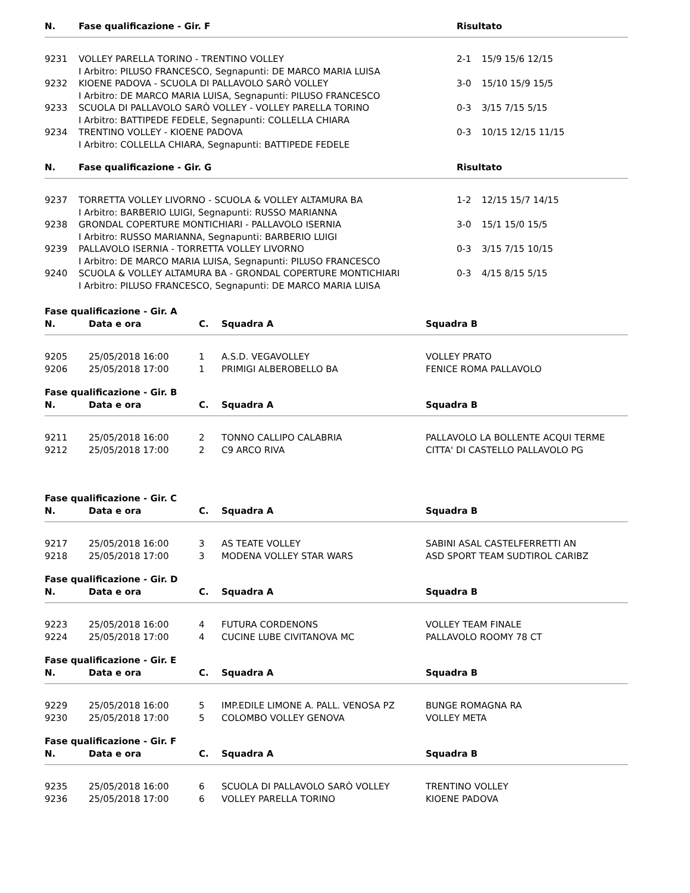| N. | Fase qualificazione - Gir. F | Risultato | |
| --- | --- | --- | --- |
| 9231 | VOLLEY PARELLA TORINO - TRENTINO VOLLEY I Arbitro: PILUSO FRANCESCO, Segnapunti: DE MARCO MARIA LUISA | 2-1 | 15/9 15/6 12/15 |
| 9232 | KIOENE PADOVA - SCUOLA DI PALLAVOLO SARÒ VOLLEY I Arbitro: DE MARCO MARIA LUISA, Segnapunti: PILUSO FRANCESCO | 3-0 | 15/10 15/9 15/5 |
| 9233 | SCUOLA DI PALLAVOLO SARÒ VOLLEY - VOLLEY PARELLA TORINO I Arbitro: BATTIPEDE FEDELE, Segnapunti: COLLELLA CHIARA | 0-3 | 3/15 7/15 5/15 |
| 9234 | TRENTINO VOLLEY - KIOENE PADOVA I Arbitro: COLLELLA CHIARA, Segnapunti: BATTIPEDE FEDELE | 0-3 | 10/15 12/15 11/15 |
| N. | Fase qualificazione - Gir. G | Risultato | |
| 9237 | TORRETTA VOLLEY LIVORNO - SCUOLA & VOLLEY ALTAMURA BA I Arbitro: BARBERIO LUIGI, Segnapunti: RUSSO MARIANNA | 1-2 | 12/15 15/7 14/15 |
| 9238 | GRONDAL COPERTURE MONTICHIARI - PALLAVOLO ISERNIA I Arbitro: RUSSO MARIANNA, Segnapunti: BARBERIO LUIGI | 3-0 | 15/1 15/0 15/5 |
| 9239 | PALLAVOLO ISERNIA - TORRETTA VOLLEY LIVORNO I Arbitro: DE MARCO MARIA LUISA, Segnapunti: PILUSO FRANCESCO | 0-3 | 3/15 7/15 10/15 |
| 9240 | SCUOLA & VOLLEY ALTAMURA BA - GRONDAL COPERTURE MONTICHIARI I Arbitro: PILUSO FRANCESCO, Segnapunti: DE MARCO MARIA LUISA | 0-3 | 4/15 8/15 5/15 |
Fase qualificazione - Gir. A
| N. | Data e ora | C. | Squadra A | Squadra B |
| --- | --- | --- | --- | --- |
| 9205 | 25/05/2018 16:00 | 1 | A.S.D. VEGAVOLLEY | VOLLEY PRATO |
| 9206 | 25/05/2018 17:00 | 1 | PRIMIGI ALBEROBELLO BA | FENICE ROMA PALLAVOLO |
Fase qualificazione - Gir. B
| N. | Data e ora | C. | Squadra A | Squadra B |
| --- | --- | --- | --- | --- |
| 9211 | 25/05/2018 16:00 | 2 | TONNO CALLIPO CALABRIA | PALLAVOLO LA BOLLENTE ACQUI TERME |
| 9212 | 25/05/2018 17:00 | 2 | C9 ARCO RIVA | CITTA' DI CASTELLO PALLAVOLO PG |
Fase qualificazione - Gir. C
| N. | Data e ora | C. | Squadra A | Squadra B |
| --- | --- | --- | --- | --- |
| 9217 | 25/05/2018 16:00 | 3 | AS TEATE VOLLEY | SABINI ASAL CASTELFERRETTI AN |
| 9218 | 25/05/2018 17:00 | 3 | MODENA VOLLEY STAR WARS | ASD SPORT TEAM SUDTIROL CARIBZ |
Fase qualificazione - Gir. D
| N. | Data e ora | C. | Squadra A | Squadra B |
| --- | --- | --- | --- | --- |
| 9223 | 25/05/2018 16:00 | 4 | FUTURA CORDENONS | VOLLEY TEAM FINALE |
| 9224 | 25/05/2018 17:00 | 4 | CUCINE LUBE CIVITANOVA MC | PALLAVOLO ROOMY 78 CT |
Fase qualificazione - Gir. E
| N. | Data e ora | C. | Squadra A | Squadra B |
| --- | --- | --- | --- | --- |
| 9229 | 25/05/2018 16:00 | 5 | IMP.EDILE LIMONE A. PALL. VENOSA PZ | BUNGE ROMAGNA RA |
| 9230 | 25/05/2018 17:00 | 5 | COLOMBO VOLLEY GENOVA | VOLLEY META |
Fase qualificazione - Gir. F
| N. | Data e ora | C. | Squadra A | Squadra B |
| --- | --- | --- | --- | --- |
| 9235 | 25/05/2018 16:00 | 6 | SCUOLA DI PALLAVOLO SARÒ VOLLEY | TRENTINO VOLLEY |
| 9236 | 25/05/2018 17:00 | 6 | VOLLEY PARELLA TORINO | KIOENE PADOVA |